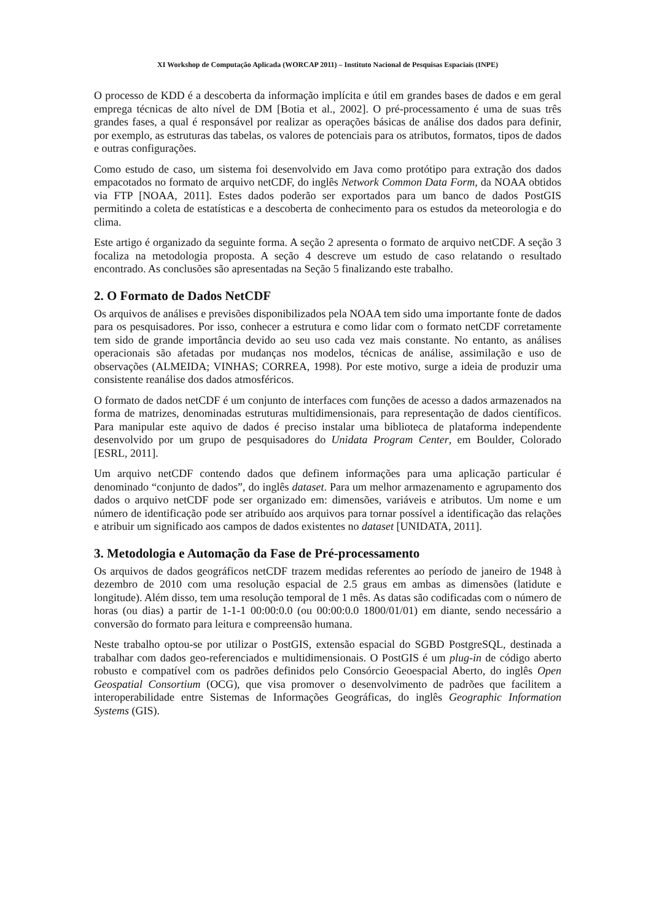XI Workshop de Computação Aplicada (WORCAP 2011) – Instituto Nacional de Pesquisas Espaciais (INPE)
O processo de KDD é a descoberta da informação implícita e útil em grandes bases de dados e em geral emprega técnicas de alto nível de DM [Botia et al., 2002]. O pré-processamento é uma de suas três grandes fases, a qual é responsável por realizar as operações básicas de análise dos dados para definir, por exemplo, as estruturas das tabelas, os valores de potenciais para os atributos, formatos, tipos de dados e outras configurações.
Como estudo de caso, um sistema foi desenvolvido em Java como protótipo para extração dos dados empacotados no formato de arquivo netCDF, do inglês Network Common Data Form, da NOAA obtidos via FTP [NOAA, 2011]. Estes dados poderão ser exportados para um banco de dados PostGIS permitindo a coleta de estatísticas e a descoberta de conhecimento para os estudos da meteorologia e do clima.
Este artigo é organizado da seguinte forma. A seção 2 apresenta o formato de arquivo netCDF. A seção 3 focaliza na metodologia proposta. A seção 4 descreve um estudo de caso relatando o resultado encontrado. As conclusões são apresentadas na Seção 5 finalizando este trabalho.
2. O Formato de Dados NetCDF
Os arquivos de análises e previsões disponibilizados pela NOAA tem sido uma importante fonte de dados para os pesquisadores. Por isso, conhecer a estrutura e como lidar com o formato netCDF corretamente tem sido de grande importância devido ao seu uso cada vez mais constante. No entanto, as análises operacionais são afetadas por mudanças nos modelos, técnicas de análise, assimilação e uso de observações (ALMEIDA; VINHAS; CORREA, 1998). Por este motivo, surge a ideia de produzir uma consistente reanálise dos dados atmosféricos.
O formato de dados netCDF é um conjunto de interfaces com funções de acesso a dados armazenados na forma de matrizes, denominadas estruturas multidimensionais, para representação de dados científicos. Para manipular este aquivo de dados é preciso instalar uma biblioteca de plataforma independente desenvolvido por um grupo de pesquisadores do Unidata Program Center, em Boulder, Colorado [ESRL, 2011].
Um arquivo netCDF contendo dados que definem informações para uma aplicação particular é denominado “conjunto de dados”, do inglês dataset. Para um melhor armazenamento e agrupamento dos dados o arquivo netCDF pode ser organizado em: dimensões, variáveis e atributos. Um nome e um número de identificação pode ser atribuído aos arquivos para tornar possível a identificação das relações e atribuir um significado aos campos de dados existentes no dataset [UNIDATA, 2011].
3. Metodologia e Automação da Fase de Pré-processamento
Os arquivos de dados geográficos netCDF trazem medidas referentes ao período de janeiro de 1948 à dezembro de 2010 com uma resolução espacial de 2.5 graus em ambas as dimensões (latidute e longitude). Além disso, tem uma resolução temporal de 1 mês. As datas são codificadas com o número de horas (ou dias) a partir de 1-1-1 00:00:0.0 (ou 00:00:0.0 1800/01/01) em diante, sendo necessário a conversão do formato para leitura e compreensão humana.
Neste trabalho optou-se por utilizar o PostGIS, extensão espacial do SGBD PostgreSQL, destinada a trabalhar com dados geo-referenciados e multidimensionais. O PostGIS é um plug-in de código aberto robusto e compatível com os padrões definidos pelo Consórcio Geoespacial Aberto, do inglês Open Geospatial Consortium (OCG), que visa promover o desenvolvimento de padrões que facilitem a interoperabilidade entre Sistemas de Informações Geográficas, do inglês Geographic Information Systems (GIS).